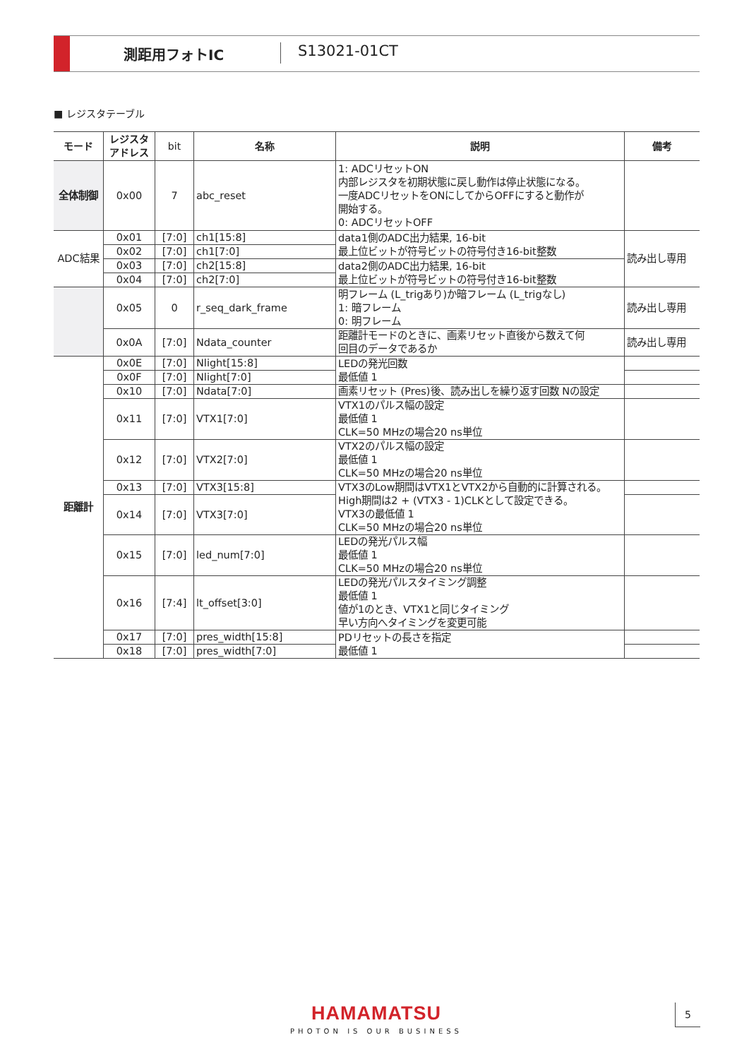測距用フォトIC S13021-01CT
■ レジスタテーブル
| モード | レジスタ アドレス | bit | 名称 | 説明 | 備考 |
| --- | --- | --- | --- | --- | --- |
| 全体制御 | 0x00 | 7 | abc_reset | 1: ADCリセットON 内部レジスタを初期状態に戻し動作は停止状態になる。 一度ADCリセットをONにしてからOFFにすると動作が 開始する。 0: ADCリセットOFF | |
| ADC結果 | 0x01 | [7:0] | ch1[15:8] | data1側のADC出力結果, 16-bit 最上位ビットが符号ビットの符号付き16-bit整数 | 読み出し専用 |
| | 0x02 | [7:0] | ch1[7:0] | | |
| | 0x03 | [7:0] | ch2[15:8] | data2側のADC出力結果, 16-bit 最上位ビットが符号ビットの符号付き16-bit整数 | |
| | 0x04 | [7:0] | ch2[7:0] | | |
| | 0x05 | 0 | r_seq_dark_frame | 明フレーム (L_trigあり)か暗フレーム (L_trigなし) 1: 暗フレーム 0: 明フレーム | 読み出し専用 |
| | 0x0A | [7:0] | Ndata_counter | 距離計モードのときに、画素リセット直後から数えて何 回目のデータであるか | 読み出し専用 |
| 距離計 | 0x0E | [7:0] | Nlight[15:8] | LEDの発光回数 最低値 1 | |
| | 0x0F | [7:0] | Nlight[7:0] | | |
| | 0x10 | [7:0] | Ndata[7:0] | 画素リセット (Pres)後、読み出しを繰り返す回数 Nの設定 | |
| | 0x11 | [7:0] | VTX1[7:0] | VTX1のパルス幅の設定 最低値 1 CLK=50 MHzの場合20 ns単位 | |
| | 0x12 | [7:0] | VTX2[7:0] | VTX2のパルス幅の設定 最低値 1 CLK=50 MHzの場合20 ns単位 | |
| | 0x13 | [7:0] | VTX3[15:8] | VTX3のLow期間はVTX1とVTX2から自動的に計算される。 High期間は2 + (VTX3 - 1)CLKとして設定できる。 VTX3の最低値 1 CLK=50 MHzの場合20 ns単位 | |
| | 0x14 | [7:0] | VTX3[7:0] | | |
| | 0x15 | [7:0] | led_num[7:0] | LEDの発光パルス幅 最低値 1 CLK=50 MHzの場合20 ns単位 | |
| | 0x16 | [7:4] | lt_offset[3:0] | LEDの発光パルスタイミング調整 最低値 1 値が1のとき、VTX1と同じタイミング 早い方向へタイミングを変更可能 | |
| | 0x17 | [7:0] | pres_width[15:8] | PDリセットの長さを指定 最低値 1 | |
| | 0x18 | [7:0] | pres_width[7:0] | | |
HAMAMATSU
PHOTON IS OUR BUSINESS
5